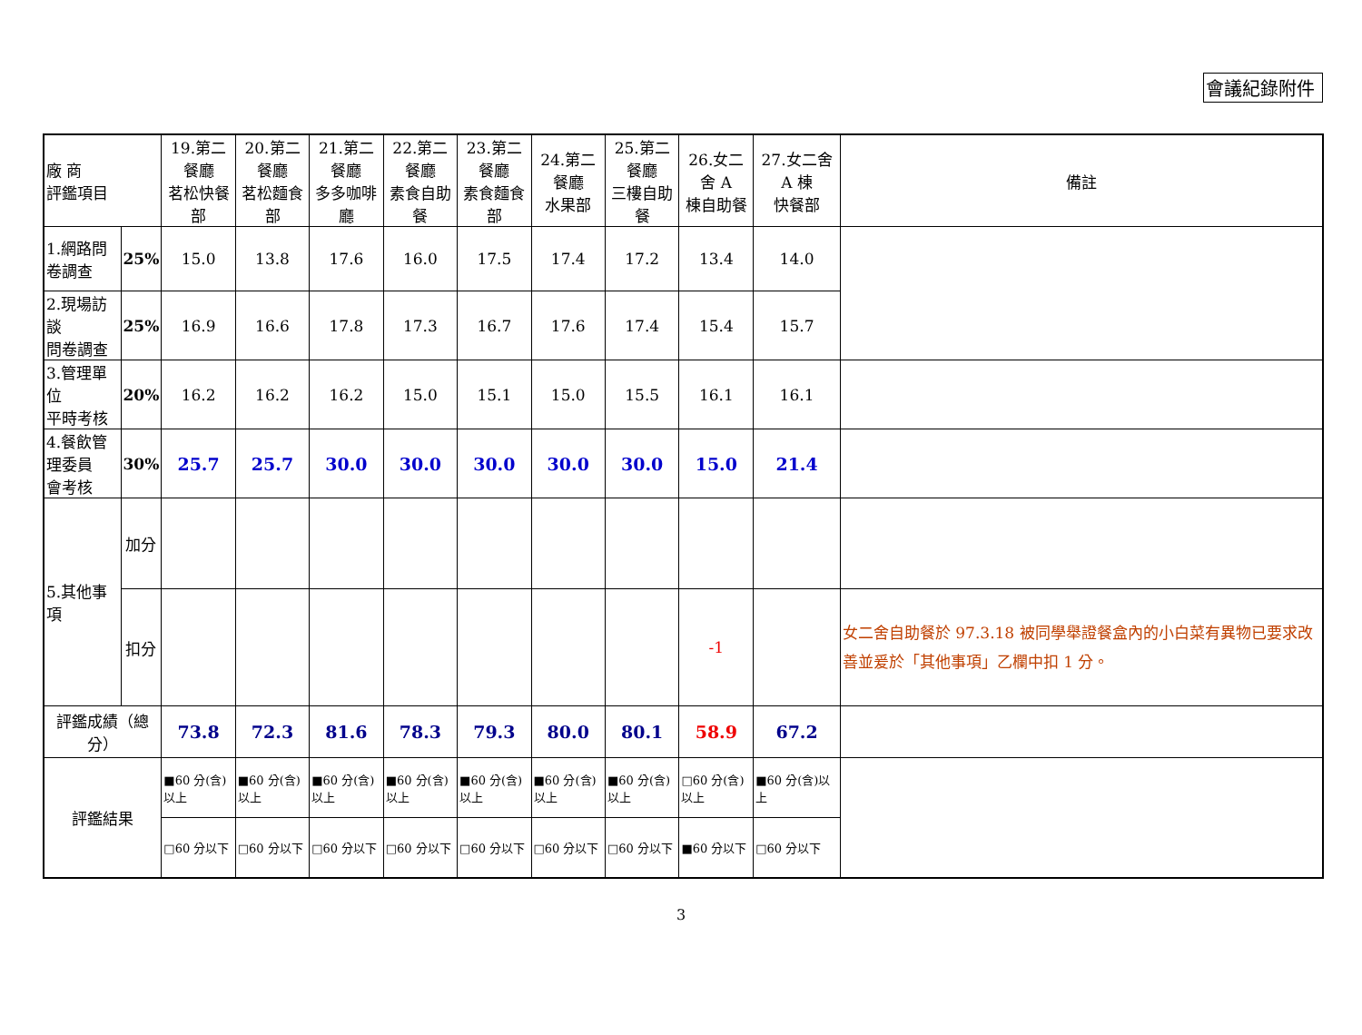會議紀錄附件
| 廠 商 評鑑項目 | | 19.第二餐廳 茗松快餐部 | 20.第二餐廳 茗松麵食部 | 21.第二餐廳 多多咖啡廳 | 22.第二餐廳 素食自助餐 | 23.第二餐廳 素食麵食部 | 24.第二餐廳 水果部 | 25.第二餐廳 三樓自助餐 | 26.女二舍 A 棟自助餐 | 27.女二舍 A 棟 快餐部 | 備註 |
| --- | --- | --- | --- | --- | --- | --- | --- | --- | --- | --- | --- |
| 1.網路問卷調查 | 25% | 15.0 | 13.8 | 17.6 | 16.0 | 17.5 | 17.4 | 17.2 | 13.4 | 14.0 | |
| 2.現場訪談 問卷調查 | 25% | 16.9 | 16.6 | 17.8 | 17.3 | 16.7 | 17.6 | 17.4 | 15.4 | 15.7 | |
| 3.管理單位 平時考核 | 20% | 16.2 | 16.2 | 16.2 | 15.0 | 15.1 | 15.0 | 15.5 | 16.1 | 16.1 | |
| 4.餐飲管理委員 會考核 | 30% | 25.7 | 25.7 | 30.0 | 30.0 | 30.0 | 30.0 | 30.0 | 15.0 | 21.4 | |
| 5.其他事項 | 加分 | | | | | | | | | | |
| | 扣分 | | | | | | | | -1 | | 女二舍自助餐於 97.3.18 被同學舉證餐盒內的小白菜有異物已要求改善並爰於「其他事項」乙欄中扣 1 分。 |
| 評鑑成績（總分） | | 73.8 | 72.3 | 81.6 | 78.3 | 79.3 | 80.0 | 80.1 | 58.9 | 67.2 | |
| 評鑑結果 | | ■60 分(含)以上 | ■60 分(含)以上 | ■60 分(含)以上 | ■60 分(含)以上 | ■60 分(含)以上 | ■60 分(含)以上 | ■60 分(含)以上 | □60 分(含)以上 | ■60 分(含)以上 | |
| | | □60 分以下 | □60 分以下 | □60 分以下 | □60 分以下 | □60 分以下 | □60 分以下 | □60 分以下 | ■60 分以下 | □60 分以下 | |
3